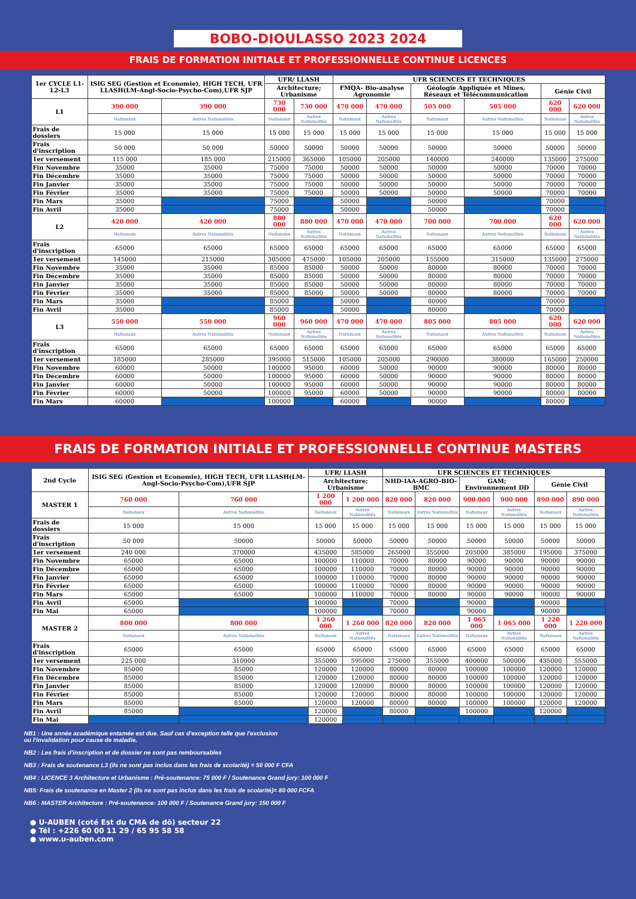BOBO-DIOULASSO 2023 2024
FRAIS DE FORMATION INITIALE ET PROFESSIONNELLE CONTINUE LICENCES
| 1er CYCLE L1-L2-L3 | ISIG SEG (Gestion et Economie), HIGH TECH, UFR LLASH(LM-Angl-Socio-Psycho-Com),UFR SJP | | UFR/ LLASH | | UFR SCIENCES ET TECHNIQUES | | | | | |
| --- | --- | --- | --- | --- | --- | --- | --- | --- | --- | --- |
| | | | Architecture; Urbanisme | | FMQA- Bio-analyse Agronomie | | Géologie Appliquée et Mines, Réseaux et Télécommunication | | Génie Civil | |
| L1 | 390 000 | 390 000 | 730 000 | 730 000 | 470 000 | 470 000 | 505 000 | 505 000 | 620 000 | 620 000 |
| | Nationaux | Autres Nationalités | Nationaux | Autres Nationalités | Nationaux | Autres Nationalités | Nationaux | Autres Nationalités | Nationaux | Autres Nationalités |
| Frais de dossiers | 15 000 | 15 000 | 15 000 | 15 000 | 15 000 | 15 000 | 15 000 | 15 000 | 15 000 | 15 000 |
| Frais d'inscription | 50 000 | 50 000 | 50000 | 50000 | 50000 | 50000 | 50000 | 50000 | 50000 | 50000 |
| 1er versement | 115 000 | 185 000 | 215000 | 365000 | 105000 | 205000 | 140000 | 240000 | 135000 | 275000 |
| Fin Novembre | 35000 | 35000 | 75000 | 75000 | 50000 | 50000 | 50000 | 50000 | 70000 | 70000 |
| Fin Décembre | 35000 | 35000 | 75000 | 75000 | 50000 | 50000 | 50000 | 50000 | 70000 | 70000 |
| Fin Janvier | 35000 | 35000 | 75000 | 75000 | 50000 | 50000 | 50000 | 50000 | 70000 | 70000 |
| Fin Février | 35000 | 35000 | 75000 | 75000 | 50000 | 50000 | 50000 | 50000 | 70000 | 70000 |
| Fin Mars | 35000 | | 75000 | | 50000 | | 50000 | | 70000 | |
| Fin Avril | 35000 | | 75000 | | 50000 | | 50000 | | 70000 | |
| L2 | 420 000 | 420 000 | 880 000 | 880 000 | 470 000 | 470 000 | 700 000 | 700 000 | 620 000 | 620 000 |
| | Nationaux | Autres Nationalités | Nationaux | Autres Nationalités | Nationaux | Autres Nationalités | Nationaux | Autres Nationalités | Nationaux | Autres Nationalités |
| Frais d'inscription | 65000 | 65000 | 65000 | 65000 | 65000 | 65000 | 65000 | 65000 | 65000 | 65000 |
| 1er versement | 145000 | 215000 | 305000 | 475000 | 105000 | 205000 | 155000 | 315000 | 135000 | 275000 |
| Fin Novembre | 35000 | 35000 | 85000 | 85000 | 50000 | 50000 | 80000 | 80000 | 70000 | 70000 |
| Fin Décembre | 35000 | 35000 | 85000 | 85000 | 50000 | 50000 | 80000 | 80000 | 70000 | 70000 |
| Fin Janvier | 35000 | 35000 | 85000 | 85000 | 50000 | 50000 | 80000 | 80000 | 70000 | 70000 |
| Fin Février | 35000 | 35000 | 85000 | 85000 | 50000 | 50000 | 80000 | 80000 | 70000 | 70000 |
| Fin Mars | 35000 | | 85000 | | 50000 | | 80000 | | 70000 | |
| Fin Avril | 35000 | | 85000 | | 50000 | | 80000 | | 70000 | |
| L3 | 550 000 | 550 000 | 960 000 | 960 000 | 470 000 | 470 000 | 805 000 | 805 000 | 620 000 | 620 000 |
| | Nationaux | Autres Nationalités | Nationaux | Autres Nationalités | Nationaux | Autres Nationalités | Nationaux | Autres Nationalités | Nationaux | Autres Nationalités |
| Frais d'inscription | 65000 | 65000 | 65000 | 65000 | 65000 | 65000 | 65000 | 65000 | 65000 | 65000 |
| 1er versement | 185000 | 285000 | 395000 | 515000 | 105000 | 205000 | 290000 | 380000 | 165000 | 250000 |
| Fin Novembre | 60000 | 50000 | 100000 | 95000 | 60000 | 50000 | 90000 | 90000 | 80000 | 80000 |
| Fin Décembre | 60000 | 50000 | 100000 | 95000 | 60000 | 50000 | 90000 | 90000 | 80000 | 80000 |
| Fin Janvier | 60000 | 50000 | 100000 | 95000 | 60000 | 50000 | 90000 | 90000 | 80000 | 80000 |
| Fin Février | 60000 | 50000 | 100000 | 95000 | 60000 | 50000 | 90000 | 90000 | 80000 | 80000 |
| Fin Mars | 60000 | | 100000 | | 60000 | | 90000 | | 80000 | |
FRAIS DE FORMATION INITIALE ET PROFESSIONNELLE CONTINUE MASTERS
| 2nd Cycle | ISIG SEG (Gestion et Economie), HIGH TECH, UFR LLASH(LM-Angl-Socio-Psycho-Com),UFR SJP | | UFR/ LLASH | | UFR SCIENCES ET TECHNIQUES | | | | | |
| --- | --- | --- | --- | --- | --- | --- | --- | --- | --- | --- |
| | | | Architecture; Urbanisme | | NHD-IAA-AGRO-BIO-BMC | | GAM; Environnement DD | | Génie Civil | |
| MASTER 1 | 760 000 | 760 000 | 1 200 000 | 1 200 000 | 820 000 | 820 000 | 900 000 | 900 000 | 890 000 | 890 000 |
| | Nationaux | Autres Nationalités | Nationaux | Autres Nationalités | Nationaux | Autres Nationalités | Nationaux | Autres Nationalités | Nationaux | Autres Nationalités |
| Frais de dossiers | 15 000 | 15 000 | 15 000 | 15 000 | 15 000 | 15 000 | 15 000 | 15 000 | 15 000 | 15 000 |
| Frais d'inscription | 50 000 | 50000 | 50000 | 50000 | 50000 | 50000 | 50000 | 50000 | 50000 | 50000 |
| 1er versement | 240 000 | 370000 | 435000 | 585000 | 265000 | 355000 | 205000 | 385000 | 195000 | 375000 |
| Fin Novembre | 65000 | 65000 | 100000 | 110000 | 70000 | 80000 | 90000 | 90000 | 90000 | 90000 |
| Fin Décembre | 65000 | 65000 | 100000 | 110000 | 70000 | 80000 | 90000 | 90000 | 90000 | 90000 |
| Fin Janvier | 65000 | 65000 | 100000 | 110000 | 70000 | 80000 | 90000 | 90000 | 90000 | 90000 |
| Fin Février | 65000 | 65000 | 100000 | 110000 | 70000 | 80000 | 90000 | 90000 | 90000 | 90000 |
| Fin Mars | 65000 | 65000 | 100000 | 110000 | 70000 | 80000 | 90000 | 90000 | 90000 | 90000 |
| Fin Avril | 65000 | | 100000 | | 70000 | | 90000 | | 90000 | |
| Fin Mai | 65000 | | 100000 | | 70000 | | 90000 | | 90000 | |
| MASTER 2 | 800 000 | 800 000 | 1 260 000 | 1 260 000 | 820 000 | 820 000 | 1 065 000 | 1 065 000 | 1 220 000 | 1 220 000 |
| | Nationaux | Autres Nationalités | Nationaux | Autres Nationalités | Nationaux | Autres Nationalités | Nationaux | Autres Nationalités | Nationaux | Autres Nationalités |
| Frais d'inscription | 65000 | 65000 | 65000 | 65000 | 65000 | 65000 | 65000 | 65000 | 65000 | 65000 |
| 1er versement | 225 000 | 310000 | 355000 | 595000 | 275000 | 355000 | 400000 | 500000 | 435000 | 555000 |
| Fin Novembre | 85000 | 85000 | 120000 | 120000 | 80000 | 80000 | 100000 | 100000 | 120000 | 120000 |
| Fin Décembre | 85000 | 85000 | 120000 | 120000 | 80000 | 80000 | 100000 | 100000 | 120000 | 120000 |
| Fin Janvier | 85000 | 85000 | 120000 | 120000 | 80000 | 80000 | 100000 | 100000 | 120000 | 120000 |
| Fin Février | 85000 | 85000 | 120000 | 120000 | 80000 | 80000 | 100000 | 100000 | 120000 | 120000 |
| Fin Mars | 85000 | 85000 | 120000 | 120000 | 80000 | 80000 | 100000 | 100000 | 120000 | 120000 |
| Fin Avril | 85000 | | 120000 | | 80000 | | 100000 | | 120000 | |
| Fin Mai | | | 120000 | | | | | | | |
NB1 : Une année académique entamée est due. Sauf cas d'exception telle que l'exclusion
ou l'invalidation pour cause de maladie.
NB2 : Les frais d'inscription et de dossier ne sont pas remboursables
NB3 : Frais de soutenance L3 (ils ne sont pas inclus dans les frais de scolarité) = 50 000 F CFA
NB4 : LICENCE 3 Architecture et Urbanisme : Pré-soutenance: 75 000 F / Soutenance Grand jury: 100 000 F
NB5: Frais de soutenance en Master 2 (ils ne sont pas inclus dans les frais de scolarité)= 80 000 FCFA
NB6 : MASTER Architecture : Pré-soutenance: 100 000 F / Soutenance Grand jury: 150 000 F
● U-AUBEN (coté Est du CMA de dô) secteur 22
● Tél : +226 60 00 11 29 / 65 95 58 58
● www.u-auben.com